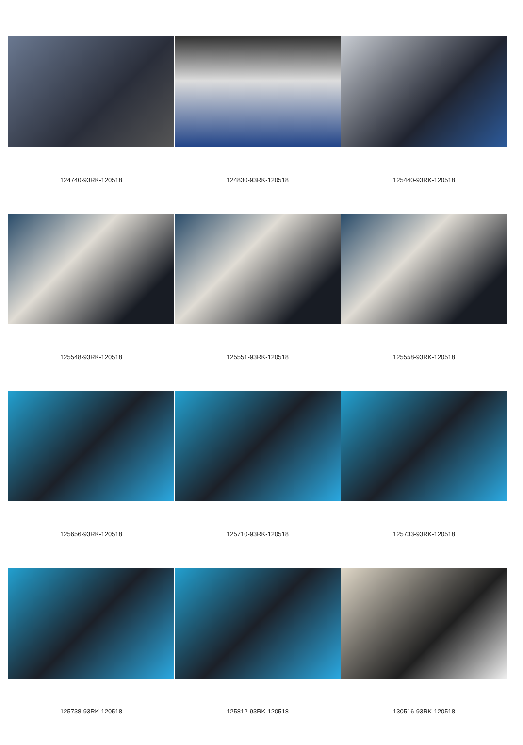124740-93RK-120518
124830-93RK-120518
125440-93RK-120518
125548-93RK-120518
125551-93RK-120518
125558-93RK-120518
125656-93RK-120518
125710-93RK-120518
125733-93RK-120518
125738-93RK-120518
125812-93RK-120518
130516-93RK-120518